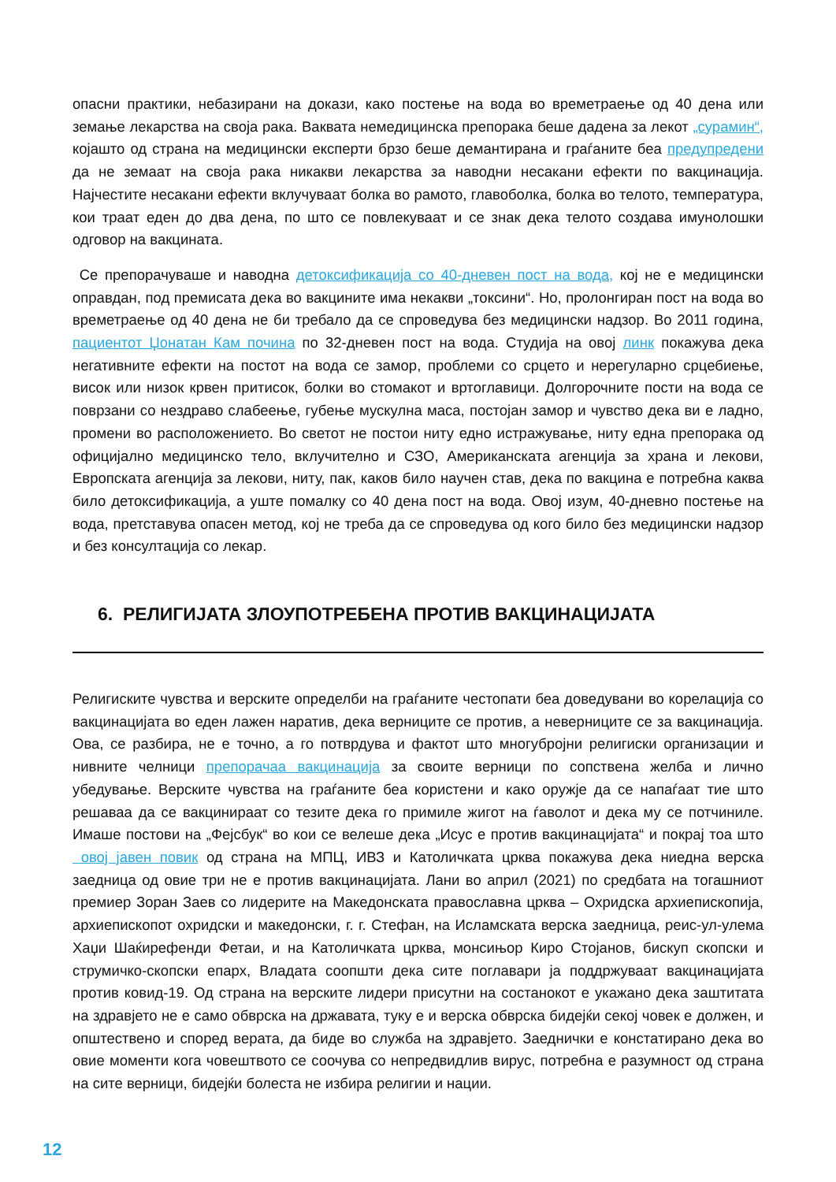опасни практики, небазирани на докази, како постење на вода во времетраење од 40 дена или земање лекарства на своја рака. Ваквата немедицинска препорака беше дадена за лекот „сурамин“, којашто од страна на медицински експерти брзо беше демантирана и граѓаните беа предупредени да не земаат на своја рака никакви лекарства за наводни несакани ефекти по вакцинација. Најчестите несакани ефекти вклучуваат болка во рамото, главоболка, болка во телото, температура, кои траат еден до два дена, по што се повлекуваат и се знак дека телото создава имунолошки одговор на вакцината.
Се препорачуваше и наводна детоксификација со 40-дневен пост на вода, кој не е медицински оправдан, под премисата дека во вакцините има некакви „токсини“. Но, пролонгиран пост на вода во времетраење од 40 дена не би требало да се спроведува без медицински надзор. Во 2011 година, пациентот Џонатан Кам почина по 32-дневен пост на вода. Студија на овој линк покажува дека негативните ефекти на постот на вода се замор, проблеми со срцето и нерегуларно срцебиење, висок или низок крвен притисок, болки во стомакот и вртоглавици. Долгорочните пости на вода се поврзани со нездраво слабеење, губење мускулна маса, постојан замор и чувство дека ви е ладно, промени во расположението. Во светот не постои ниту едно истражување, ниту една препорака од официјално медицинско тело, вклучително и СЗО, Американската агенција за храна и лекови, Европската агенција за лекови, ниту, пак, каков било научен став, дека по вакцина е потребна каква било детоксификација, а уште помалку со 40 дена пост на вода. Овој изум, 40-дневно постење на вода, претставува опасен метод, кој не треба да се спроведува од кого било без медицински надзор и без консултација со лекар.
6. РЕЛИГИЈАТА ЗЛОУПОТРЕБЕНА ПРОТИВ ВАКЦИНАЦИЈАТА
Религиските чувства и верските определби на граѓаните честопати беа доведувани во корелација со вакцинацијата во еден лажен наратив, дека верниците се против, а неверниците се за вакцинација. Ова, се разбира, не е точно, а го потврдува и фактот што многубројни религиски организации и нивните челници препорачаа вакцинација за своите верници по сопствена желба и лично убедување. Верските чувства на граѓаните беа користени и како оружје да се напаѓаат тие што решаваа да се вакцинираат со тезите дека го примиле жигот на ѓаволот и дека му се потчиниле. Имаше постови на „Фејсбук“ во кои се велеше дека „Исус е против вакцинацијата“ и покрај тоа што овој јавен повик од страна на МПЦ, ИВЗ и Католичката црква покажува дека ниедна верска заедница од овие три не е против вакцинацијата. Лани во април (2021) по средбата на тогашниот премиер Зоран Заев со лидерите на Македонската православна црква – Охридска архиепископија, архиепископот охридски и македонски, г. г. Стефан, на Исламската верска заедница, реис-ул-улема Хаџи Шаќирефенди Фетаи, и на Католичката црква, монсињор Киро Стојанов, бискуп скопски и струмичко-скопски епарх, Владата соопшти дека сите поглавари ја поддржуваат вакцинацијата против ковид-19. Од страна на верските лидери присутни на состанокот е укажано дека заштитата на здравјето не е само обврска на државата, туку е и верска обврска бидејќи секој човек е должен, и општествено и според верата, да биде во служба на здравјето. Заеднички е констатирано дека во овие моменти кога човештвото се соочува со непредвидлив вирус, потребна е разумност од страна на сите верници, бидејќи болеста не избира религии и нации.
12